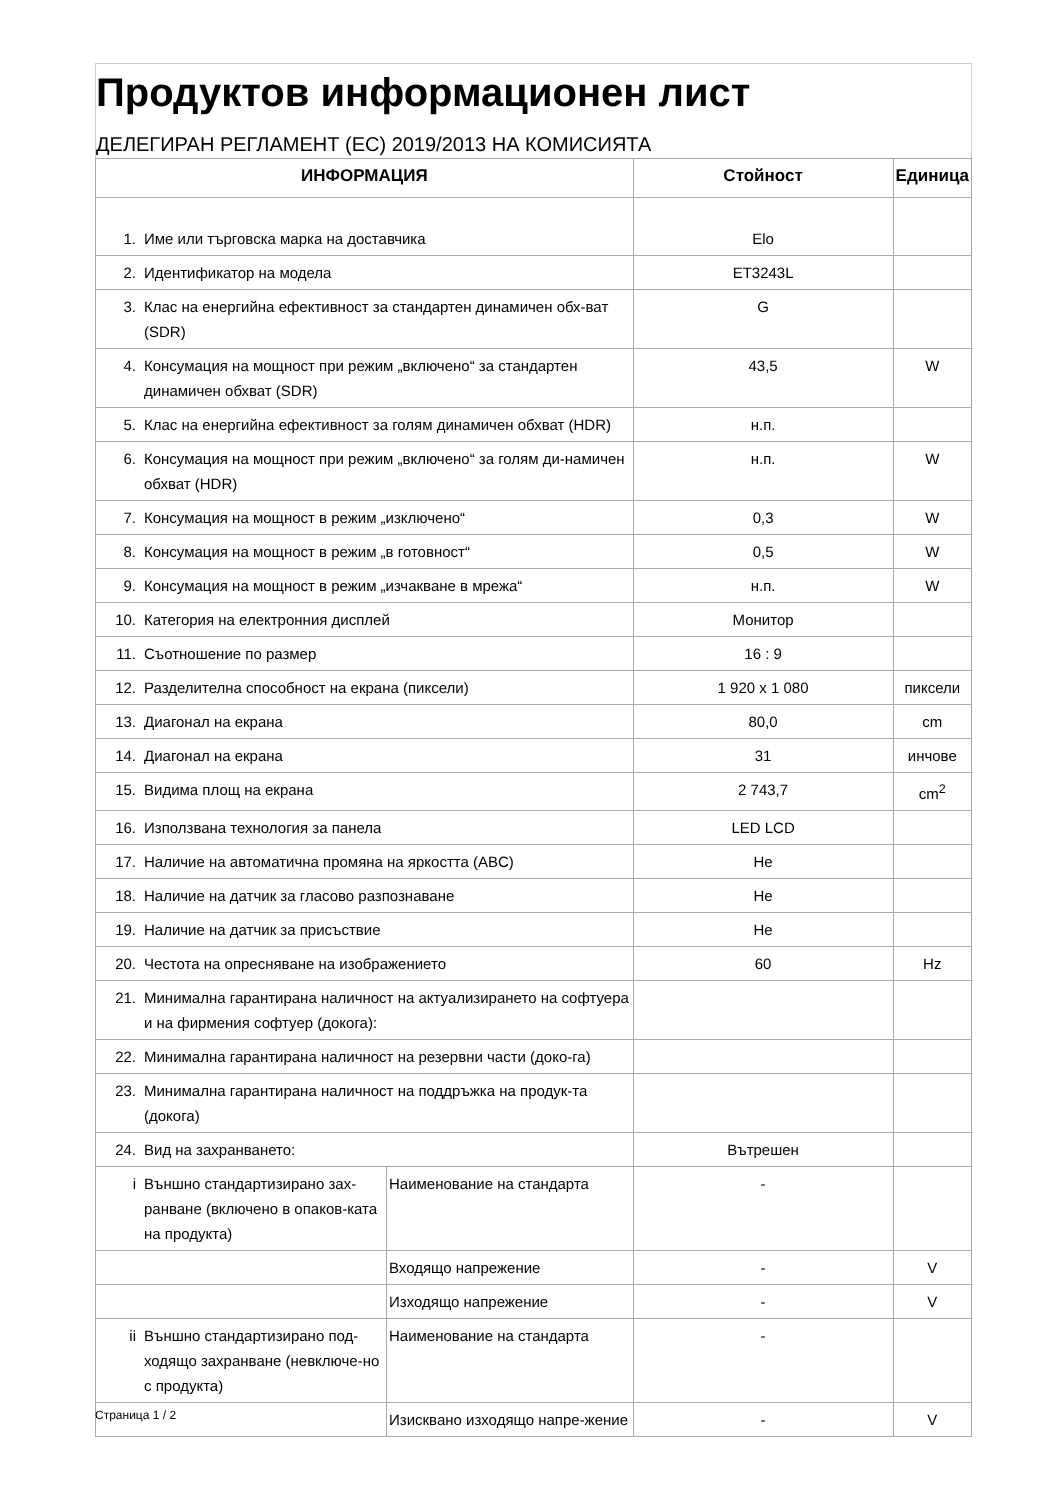Продуктов информационен лист
ДЕЛЕГИРАН РЕГЛАМЕНТ (ЕС) 2019/2013 НА КОМИСИЯТА
| ИНФОРМАЦИЯ | | | Стойност | Единица |
| --- | --- | --- | --- | --- |
| 1. | Име или търговска марка на доставчика | | Elo | |
| 2. | Идентификатор на модела | | ET3243L | |
| 3. | Клас на енергийна ефективност за стандартен динамичен обх-ват (SDR) | | G | |
| 4. | Консумация на мощност при режим „включено“ за стандартен динамичен обхват (SDR) | | 43,5 | W |
| 5. | Клас на енергийна ефективност за голям динамичен обхват (HDR) | | н.п. | |
| 6. | Консумация на мощност при режим „включено“ за голям ди-намичен обхват (HDR) | | н.п. | W |
| 7. | Консумация на мощност в режим „изключено“ | | 0,3 | W |
| 8. | Консумация на мощност в режим „в готовност“ | | 0,5 | W |
| 9. | Консумация на мощност в режим „изчакване в мрежа“ | | н.п. | W |
| 10. | Категория на електронния дисплей | | Монитор | |
| 11. | Съотношение по размер | | 16 : 9 | |
| 12. | Разделителна способност на екрана (пиксели) | | 1 920 x 1 080 | пиксели |
| 13. | Диагонал на екрана | | 80,0 | cm |
| 14. | Диагонал на екрана | | 31 | инчове |
| 15. | Видима площ на екрана | | 2 743,7 | cm<sup>2</sup> |
| 16. | Използвана технология за панела | | LED LCD | |
| 17. | Наличие на автоматична промяна на яркостта (ABC) | | Не | |
| 18. | Наличие на датчик за гласово разпознаване | | Не | |
| 19. | Наличие на датчик за присъствие | | Не | |
| 20. | Честота на опресняване на изображението | | 60 | Hz |
| 21. | Минимална гарантирана наличност на актуализирането на софтуера и на фирмения софтуер (докога): | | | |
| 22. | Минимална гарантирана наличност на резервни части (доко-га) | | | |
| 23. | Минимална гарантирана наличност на поддръжка на продук-та (докога) | | | |
| 24. | Вид на захранването: | | Вътрешен | |
| i | Външно стандартизирано зах-ранване (включено в опаков-ката на продукта) | Наименование на стандарта | - | |
| | | Входящо напрежение | - | V |
| | | Изходящо напрежение | - | V |
| ii | Външно стандартизирано под-ходящо захранване (невключе-но с продукта) | Наименование на стандарта | - | |
| | | Изисквано изходящо напре-жение | - | V |
Страница 1 / 2